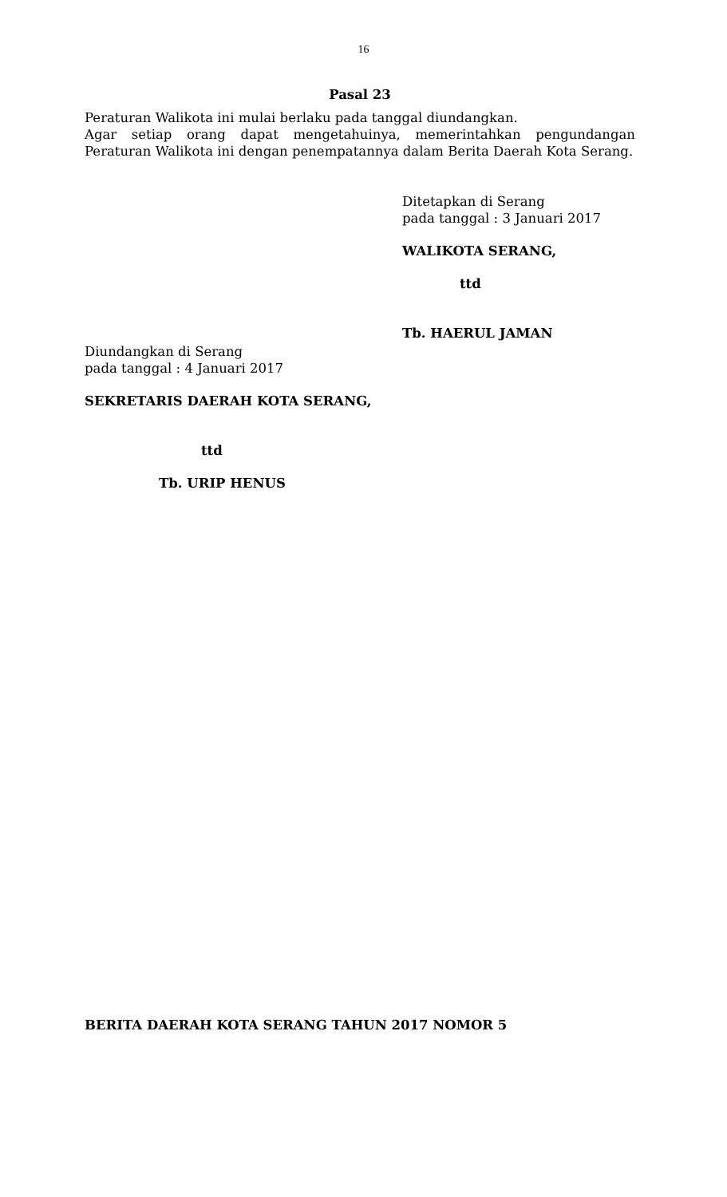16
Pasal 23
Peraturan Walikota ini mulai berlaku pada tanggal diundangkan.
Agar setiap orang dapat mengetahuinya, memerintahkan pengundangan Peraturan Walikota ini dengan penempatannya dalam Berita Daerah Kota Serang.
Ditetapkan di Serang
pada tanggal : 3 Januari 2017
WALIKOTA SERANG,
ttd
Tb. HAERUL JAMAN
Diundangkan di Serang
pada tanggal : 4 Januari 2017
SEKRETARIS DAERAH KOTA SERANG,
ttd
Tb. URIP HENUS
BERITA DAERAH KOTA SERANG TAHUN 2017 NOMOR 5